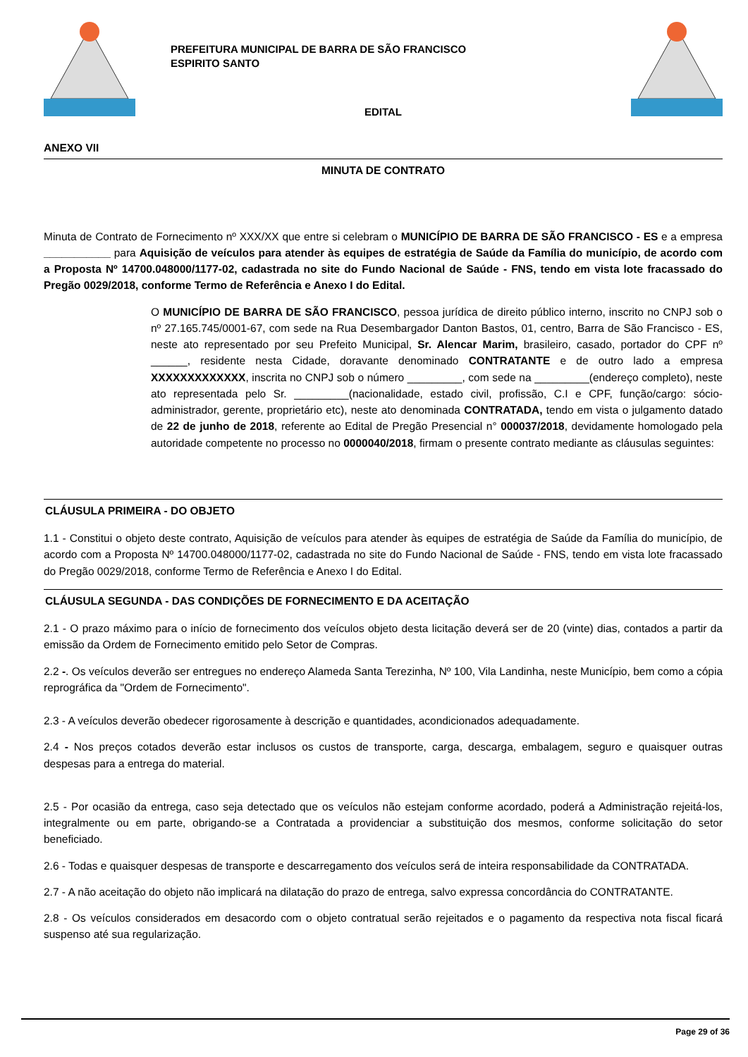PREFEITURA MUNICIPAL DE BARRA DE SÃO FRANCISCO
ESPIRITO SANTO
EDITAL
ANEXO VII
MINUTA DE CONTRATO
Minuta de Contrato de Fornecimento nº XXX/XX que entre si celebram o MUNICÍPIO DE BARRA DE SÃO FRANCISCO - ES e a empresa ___________ para Aquisição de veículos para atender às equipes de estratégia de Saúde da Família do município, de acordo com a Proposta Nº 14700.048000/1177-02, cadastrada no site do Fundo Nacional de Saúde - FNS, tendo em vista lote fracassado do Pregão 0029/2018, conforme Termo de Referência e Anexo I do Edital.
O MUNICÍPIO DE BARRA DE SÃO FRANCISCO, pessoa jurídica de direito público interno, inscrito no CNPJ sob o nº 27.165.745/0001-67, com sede na Rua Desembargador Danton Bastos, 01, centro, Barra de São Francisco - ES, neste ato representado por seu Prefeito Municipal, Sr. Alencar Marim, brasileiro, casado, portador do CPF nº ______, residente nesta Cidade, doravante denominado CONTRATANTE e de outro lado a empresa XXXXXXXXXXXXX, inscrita no CNPJ sob o número _________, com sede na _________(endereço completo), neste ato representada pelo Sr. _________(nacionalidade, estado civil, profissão, C.I e CPF, função/cargo: sócio-administrador, gerente, proprietário etc), neste ato denominada CONTRATADA, tendo em vista o julgamento datado de 22 de junho de 2018, referente ao Edital de Pregão Presencial n° 000037/2018, devidamente homologado pela autoridade competente no processo no 0000040/2018, firmam o presente contrato mediante as cláusulas seguintes:
CLÁUSULA PRIMEIRA - DO OBJETO
1.1 - Constitui o objeto deste contrato, Aquisição de veículos para atender às equipes de estratégia de Saúde da Família do município, de acordo com a Proposta Nº 14700.048000/1177-02, cadastrada no site do Fundo Nacional de Saúde - FNS, tendo em vista lote fracassado do Pregão 0029/2018, conforme Termo de Referência e Anexo I do Edital.
CLÁUSULA SEGUNDA - DAS CONDIÇÕES DE FORNECIMENTO E DA ACEITAÇÃO
2.1 - O prazo máximo para o início de fornecimento dos veículos objeto desta licitação deverá ser de 20 (vinte) dias, contados a partir da emissão da Ordem de Fornecimento emitido pelo Setor de Compras.
2.2 -. Os veículos deverão ser entregues no endereço Alameda Santa Terezinha, Nº 100, Vila Landinha, neste Município, bem como a cópia reprográfica da "Ordem de Fornecimento".
2.3 - A veículos deverão obedecer rigorosamente à descrição e quantidades, acondicionados adequadamente.
2.4 - Nos preços cotados deverão estar inclusos os custos de transporte, carga, descarga, embalagem, seguro e quaisquer outras despesas para a entrega do material.
2.5 - Por ocasião da entrega, caso seja detectado que os veículos não estejam conforme acordado, poderá a Administração rejeitá-los, integralmente ou em parte, obrigando-se a Contratada a providenciar a substituição dos mesmos, conforme solicitação do setor beneficiado.
2.6 - Todas e quaisquer despesas de transporte e descarregamento dos veículos será de inteira responsabilidade da CONTRATADA.
2.7 - A não aceitação do objeto não implicará na dilatação do prazo de entrega, salvo expressa concordância do CONTRATANTE.
2.8 - Os veículos considerados em desacordo com o objeto contratual serão rejeitados e o pagamento da respectiva nota fiscal ficará suspenso até sua regularização.
Page 29 of 36